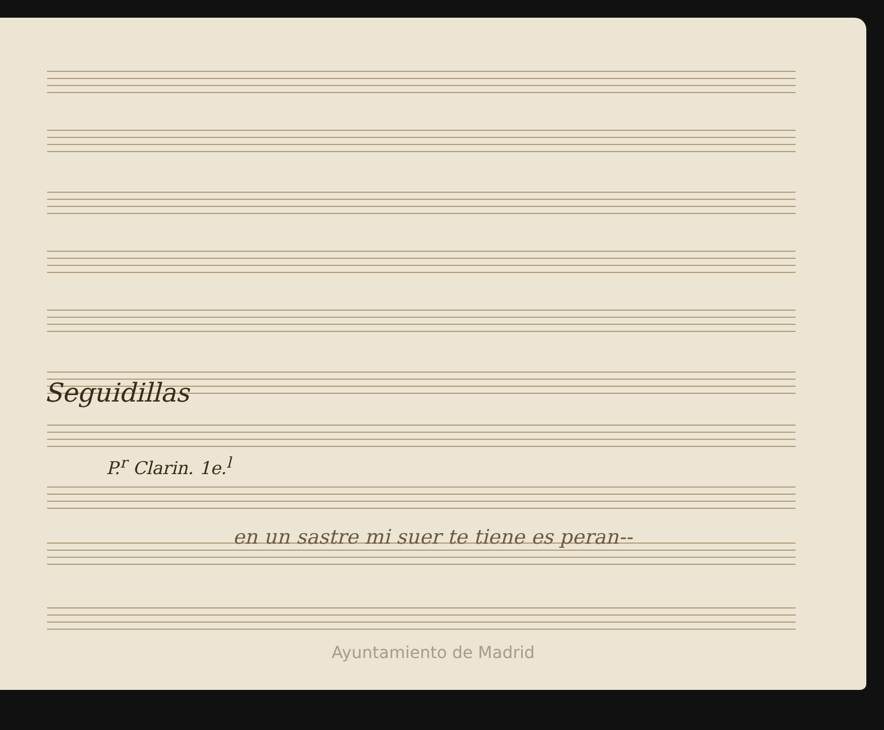Seguidillas
P.<sup>r</sup> Clarin. 1e.<sup>l</sup>
en un sastre mi suer te tiene es peran--
Ayuntamiento de Madrid